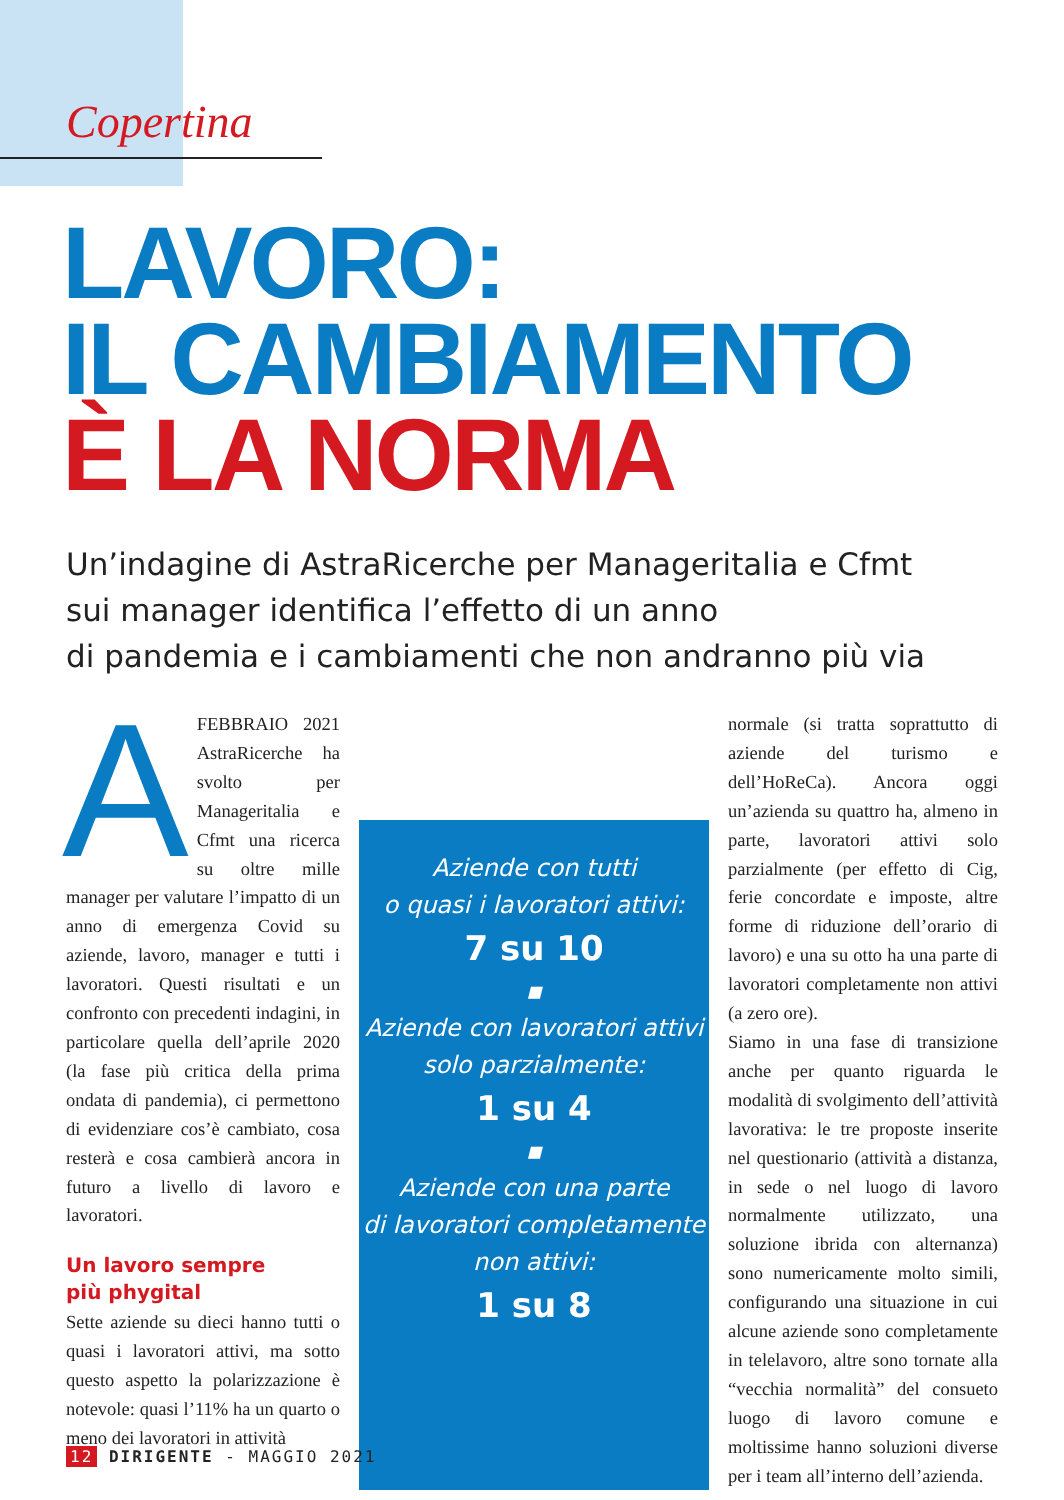Copertina
LAVORO:
IL CAMBIAMENTO
È LA NORMA
Un’indagine di AstraRicerche per Manageritalia e Cfmt
sui manager identifica l’effetto di un anno
di pandemia e i cambiamenti che non andranno più via
AFEBBRAIO 2021 AstraRicerche ha svolto per Manageritalia e Cfmt una ricerca su oltre mille manager per valutare l’impatto di un anno di emergenza Covid su aziende, lavoro, manager e tutti i lavoratori. Questi risultati e un confronto con precedenti indagini, in particolare quella dell’aprile 2020 (la fase più critica della prima ondata di pandemia), ci permettono di evidenziare cos’è cambiato, cosa resterà e cosa cambierà ancora in futuro a livello di lavoro e lavoratori.
Un lavoro sempre
più phygital
Sette aziende su dieci hanno tutti o quasi i lavoratori attivi, ma sotto questo aspetto la polarizzazione è notevole: quasi l’11% ha un quarto o meno dei lavoratori in attività
Aziende con tutti
o quasi i lavoratori attivi:
7 su 10
▪
Aziende con lavoratori attivi
solo parzialmente:
1 su 4
▪
Aziende con una parte
di lavoratori completamente
non attivi:
1 su 8
normale (si tratta soprattutto di aziende del turismo e dell’HoReCa). Ancora oggi un’azienda su quattro ha, almeno in parte, lavoratori attivi solo parzialmente (per effetto di Cig, ferie concordate e imposte, altre forme di riduzione dell’orario di lavoro) e una su otto ha una parte di lavoratori completamente non attivi (a zero ore).
Siamo in una fase di transizione anche per quanto riguarda le modalità di svolgimento dell’attività lavorativa: le tre proposte inserite nel questionario (attività a distanza, in sede o nel luogo di lavoro normalmente utilizzato, una soluzione ibrida con alternanza) sono numericamente molto simili, configurando una situazione in cui alcune aziende sono completamente in telelavoro, altre sono tornate alla “vecchia normalità” del consueto luogo di lavoro comune e moltissime hanno soluzioni diverse per i team all’interno dell’azienda.
12 DIRIGENTE - MAGGIO 2021